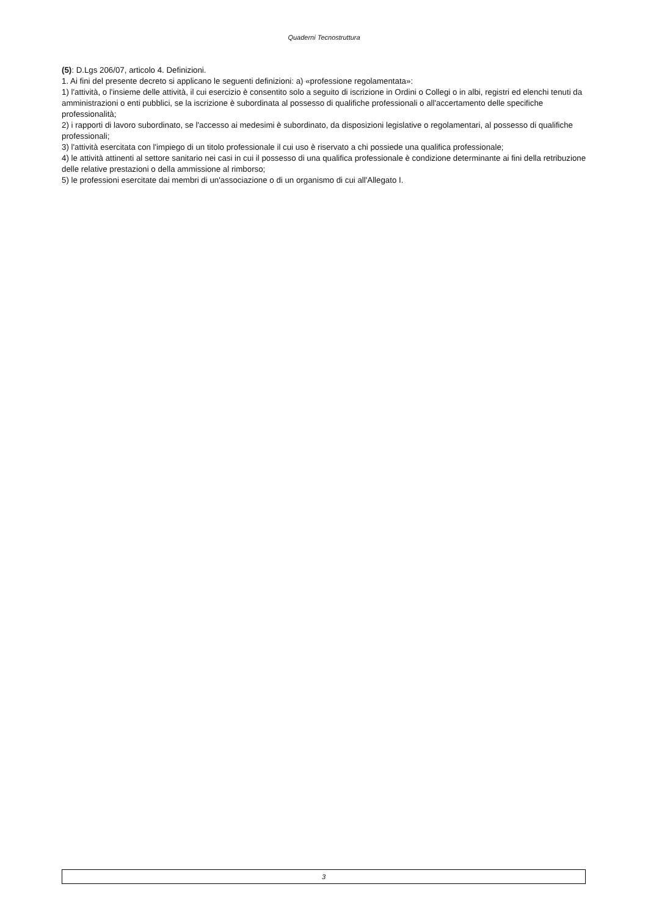Quaderni Tecnostruttura
(5): D.Lgs 206/07, articolo 4. Definizioni.
1. Ai fini del presente decreto si applicano le seguenti definizioni: a) «professione regolamentata»:
1) l'attività, o l'insieme delle attività, il cui esercizio è consentito solo a seguito di iscrizione in Ordini o Collegi o in albi, registri ed elenchi tenuti da amministrazioni o enti pubblici, se la iscrizione è subordinata al possesso di qualifiche professionali o all'accertamento delle specifiche professionalità;
2) i rapporti di lavoro subordinato, se l'accesso ai medesimi è subordinato, da disposizioni legislative o regolamentari, al possesso di qualifiche professionali;
3) l'attività esercitata con l'impiego di un titolo professionale il cui uso è riservato a chi possiede una qualifica professionale;
4) le attività attinenti al settore sanitario nei casi in cui il possesso di una qualifica professionale è condizione determinante ai fini della retribuzione delle relative prestazioni o della ammissione al rimborso;
5) le professioni esercitate dai membri di un'associazione o di un organismo di cui all'Allegato I.
3